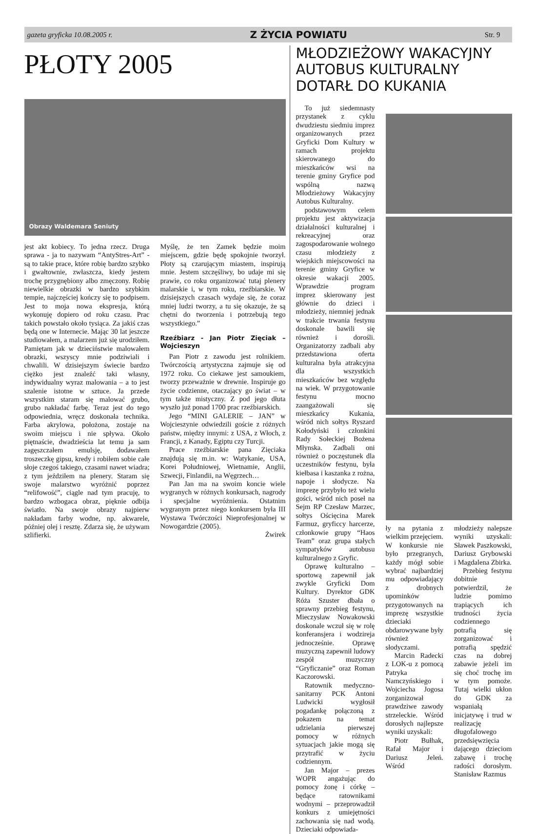gazeta gryficka 10.08.2005 r. Z ŻYCIA POWIATU Str. 9
PŁOTY 2005
Obrazy Waldemara Seniuty
jest akt kobiecy. To jedna rzecz. Druga sprawa - ja to nazywam “AntyStres-Art” - są to takie prace, które robię bardzo szybko i gwałtownie, zwłaszcza, kiedy jestem trochę przygnębiony albo zmęczony. Robię niewielkie obrazki w bardzo szybkim tempie, najczęściej kończy się to podpisem. Jest to moja nowa ekspresja, którą wykonuję dopiero od roku czasu. Prac takich powstało około tysiąca. Za jakiś czas będą one w Internecie. Mając 30 lat jeszcze studiowałem, a malarzem już się urodziłem. Pamiętam jak w dzieciństwie malowałem obrazki, wszyscy mnie podziwiali i chwalili. W dzisiejszym świecie bardzo ciężko jest znaleźć taki własny, indywidualny wyraz malowania – a to jest szalenie istotne w sztuce. Ja przede wszystkim staram się malować grubo, grubo nakładać farbę. Teraz jest do tego odpowiednia, wręcz doskonała technika. Farba akrylowa, położona, zostaje na swoim miejscu i nie spływa. Około piętnaście, dwadzieścia lat temu ja sam zagęszczałem emulsję, dodawałem troszeczkę gipsu, kredy i robiłem sobie całe słoje czegoś takiego, czasami nawet wiadra; z tym jeździłem na plenery. Staram się swoje malarstwo wyróżnić poprzez “relifowość”, ciągle nad tym pracuję, to bardzo wzbogaca obraz, pięknie odbija światło. Na swoje obrazy najpierw nakładam farby wodne, np. akwarele, później olej i resztę. Zdarza się, że używam szlifierki.
Myślę, że ten Zamek będzie moim miejscem, gdzie będę spokojnie tworzył. Płoty są czarującym miastem, inspirują mnie. Jestem szczęśliwy, bo udaje mi się prawie, co roku organizować tutaj plenery malarskie i, w tym roku, rzeźbiarskie. W dzisiejszych czasach wydaje się, że coraz mniej ludzi tworzy, a tu się okazuje, że są chętni do tworzenia i potrzebują tego wszystkiego.”
Rzeźbiarz - Jan Piotr Zięciak – Wojcieszyn
Pan Piotr z zawodu jest rolnikiem. Twórczością artystyczna zajmuje się od 1972 roku. Co ciekawe jest samoukiem, tworzy przeważnie w drewnie. Inspiruje go życie codzienne, otaczający go świat – w tym także mistyczny. Z pod jego dłuta wyszło już ponad 1700 prac rzeźbiarskich.
Jego “MINI GALERIE – JAN” w Wojcieszynie odwiedzili goście z różnych państw, między innymi: z USA, z Włoch, z Francji, z Kanady, Egiptu czy Turcji.
Prace rzeźbiarskie pana Zięciaka znajdują się m.in. w: Watykanie, USA, Korei Południowej, Wietnamie, Anglii, Szwecji, Finlandii, na Węgrzech…
Pan Jan ma na swoim koncie wiele wygranych w różnych konkursach, nagrody i specjalne wyróżnienia. Ostatnim wygranym przez niego konkursem była III Wystawa Twórczości Nieprofesjonalnej w Nowogardzie (2005).
Żwirek
MŁODZIEŻOWY WAKACYJNY AUTOBUS KULTURALNY DOTARŁ DO KUKANIA
To już siedemnasty przystanek z cyklu dwudziestu siedmiu imprez organizowanych przez Gryficki Dom Kultury w ramach projektu skierowanego do mieszkańców wsi na terenie gminy Gryfice pod wspólną nazwą Młodzieżowy Wakacyjny Autobus Kulturalny.
podstawowym celem projektu jest aktywizacja działalności kulturalnej i rekreacyjnej oraz zagospodarowanie wolnego czasu młodzieży z wiejskich miejscowości na terenie gminy Gryfice w okresie wakacji 2005. Wprawdzie program imprez skierowany jest głównie do dzieci i młodzieży, niemniej jednak w trakcie trwania festynu doskonale bawili się również i dorośli. Organizatorzy zadbali aby przedstawiona oferta kulturalna była atrakcyjna dla wszystkich mieszkańców bez względu na wiek. W przygotowanie festynu mocno zaangażowali się mieszkańcy Kukania, wśród nich sołtys Ryszard Kołodyński i członkini Rady Sołeckiej Bożena Młynska. Zadbali oni również o poczęstunek dla uczestników festynu, była kiełbasa i kaszanka z rożna, napoje i słodycze. Na imprezę przybyło też wielu gości, wśród nich poseł na Sejm RP Czesław Marzec, sołtys Ościęcina Marek Farmuz, gryficcy harcerze, członkowie grupy “Haos Team” oraz grupa stałych sympatyków autobusu kulturalnego z Gryfic.
Oprawę kulturalno – sportową zapewnił jak zwykle Gryficki Dom Kultury. Dyrektor GDK Róża Szuster dbała o sprawny przebieg festynu, Mieczysław Nowakowski doskonale wczuł się w rolę konferansjera i wodzireja jednocześnie. Oprawę muzyczną zapewnił ludowy zespół muzyczny “Gryficzanie” oraz Roman Kaczorowski.
Ratownik medyczno-sanitarny PCK Antoni Ludwicki wygłosił pogadankę połączoną z pokazem na temat udzielania pierwszej pomocy w różnych sytuacjach jakie mogą się przytrafić w życiu codziennym.
Jan Major – prezes WOPR angażując do pomocy żonę i córkę – będące ratownikami wodnymi – przeprowadził konkurs z umiejętności zachowania się nad wodą. Dzieciaki odpowiada-
ły na pytania z wielkim przejęciem. W konkursie nie było przegranych, każdy mógł sobie wybrać najbardziej mu odpowiadający z drobnych upominków przygotowanych na imprezę wszystkie dzieciaki obdarowywane były również słodyczami.
Marcin Radecki z LOK-u z pomocą Patryka Namczyńskiego i Wojciecha Jogosa zorganizował prawdziwe zawody strzeleckie. Wśród dorosłych najlepsze wyniki uzyskali:
Piotr Bułhak, Rafał Major i Dariusz Jeleń. Wśród
młodzieży nalepsze wyniki uzyskali: Sławek Paszkowski, Dariusz Grybowski i Magdalena Zbirka.
Przebieg festynu dobitnie potwierdził, że ludzie pomimo trapiących ich trudności życia codziennego potrafią się zorganizować i potrafią spędzić czas na dobrej zabawie jeżeli im się choć trochę im w tym pomoże. Tutaj wielki ukłon do GDK za wspaniałą inicjatywę i trud w realizację długofalowego przedsięwzięcia dającego dzieciom zabawę i trochę radości dorosłym. Stanisław Razmus